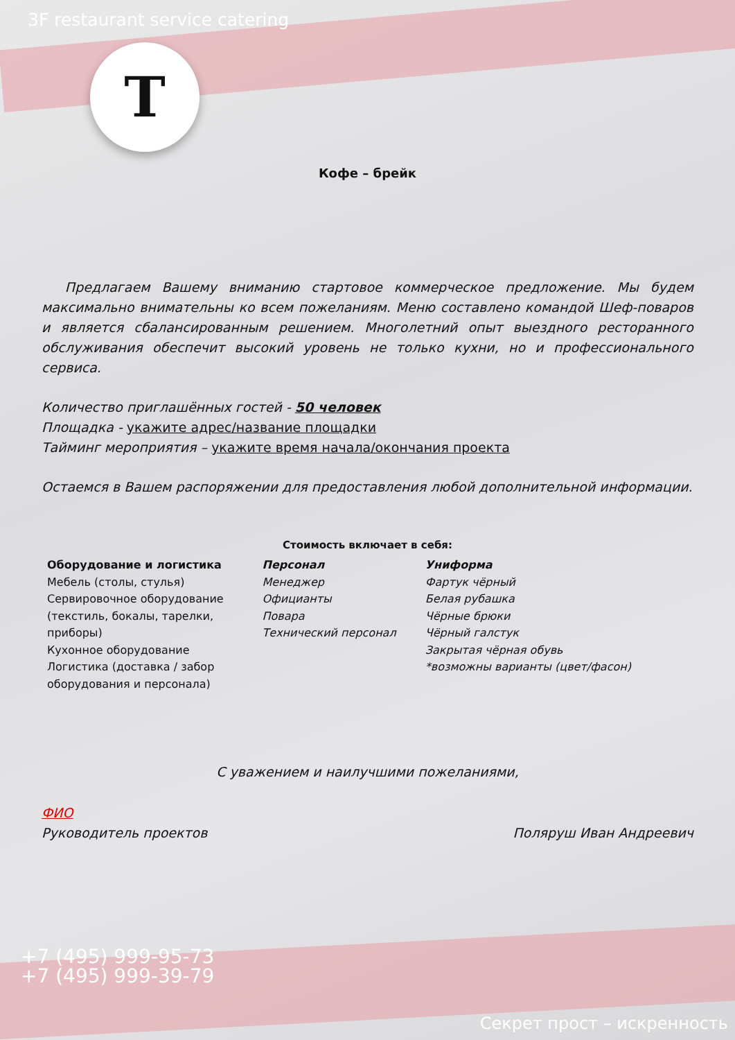3F restaurant service catering
T
Кофе – брейк
Предлагаем Вашему вниманию стартовое коммерческое предложение. Мы будем максимально внимательны ко всем пожеланиям. Меню составлено командой Шеф-поваров и является сбалансированным решением. Многолетний опыт выездного ресторанного обслуживания обеспечит высокий уровень не только кухни, но и профессионального сервиса.
Количество приглашённых гостей - 50 человек
Площадка - укажите адрес/название площадки
Тайминг мероприятия – укажите время начала/окончания проекта
Остаемся в Вашем распоряжении для предоставления любой дополнительной информации.
Стоимость включает в себя:
| Оборудование и логистика Мебель (столы, стулья) Сервировочное оборудование (текстиль, бокалы, тарелки, приборы) Кухонное оборудование Логистика (доставка / забор оборудования и персонала) | Персонал Менеджер Официанты Повара Технический персонал | Униформа Фартук чёрный Белая рубашка Чёрные брюки Чёрный галстук Закрытая чёрная обувь *возможны варианты (цвет/фасон) |
С уважением и наилучшими пожеланиями,
ФИО
Руководитель проектов
Поляруш Иван Андреевич
+7 (495) 999-95-73
+7 (495) 999-39-79
Секрет прост – искренность